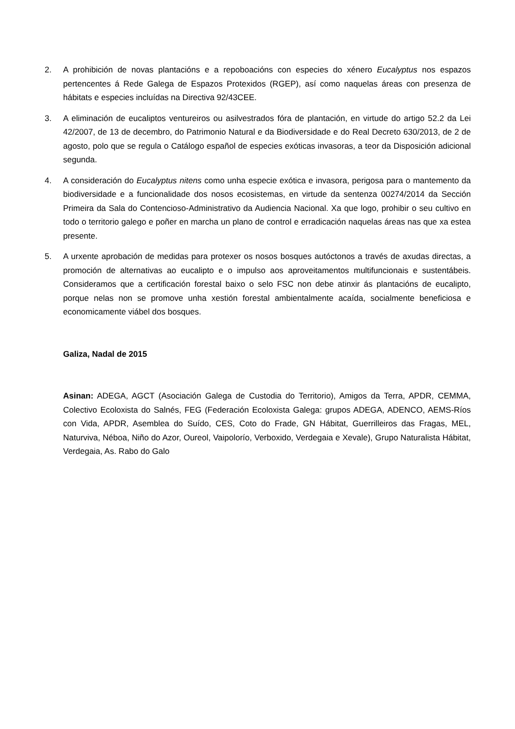2. A prohibición de novas plantacións e a repoboacións con especies do xénero Eucalyptus nos espazos pertencentes á Rede Galega de Espazos Protexidos (RGEP), así como naquelas áreas con presenza de hábitats e especies incluídas na Directiva 92/43CEE.
3. A eliminación de eucaliptos ventureiros ou asilvestrados fóra de plantación, en virtude do artigo 52.2 da Lei 42/2007, de 13 de decembro, do Patrimonio Natural e da Biodiversidade e do Real Decreto 630/2013, de 2 de agosto, polo que se regula o Catálogo español de especies exóticas invasoras, a teor da Disposición adicional segunda.
4. A consideración do Eucalyptus nitens como unha especie exótica e invasora, perigosa para o mantemento da biodiversidade e a funcionalidade dos nosos ecosistemas, en virtude da sentenza 00274/2014 da Sección Primeira da Sala do Contencioso-Administrativo da Audiencia Nacional. Xa que logo, prohibir o seu cultivo en todo o territorio galego e poñer en marcha un plano de control e erradicación naquelas áreas nas que xa estea presente.
5. A urxente aprobación de medidas para protexer os nosos bosques autóctonos a través de axudas directas, a promoción de alternativas ao eucalipto e o impulso aos aproveitamentos multifuncionais e sustentábeis. Consideramos que a certificación forestal baixo o selo FSC non debe atinxir ás plantacións de eucalipto, porque nelas non se promove unha xestión forestal ambientalmente acaída, socialmente beneficiosa e economicamente viábel dos bosques.
Galiza, Nadal de 2015
Asinan: ADEGA, AGCT (Asociación Galega de Custodia do Territorio), Amigos da Terra, APDR, CEMMA, Colectivo Ecoloxista do Salnés, FEG (Federación Ecoloxista Galega: grupos ADEGA, ADENCO, AEMS-Ríos con Vida, APDR, Asemblea do Suído, CES, Coto do Frade, GN Hábitat, Guerrilleiros das Fragas, MEL, Naturviva, Néboa, Niño do Azor, Oureol, Vaipolorío, Verboxido, Verdegaia e Xevale), Grupo Naturalista Hábitat, Verdegaia, As. Rabo do Galo